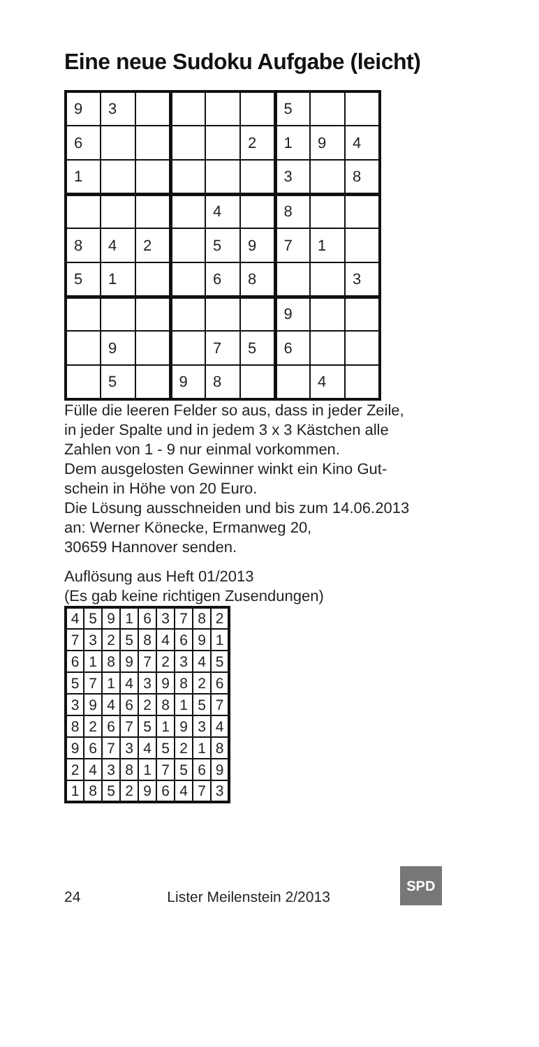Eine neue Sudoku Aufgabe (leicht)
| 9 | 3 | | | | | 5 | | |
| 6 | | | | | 2 | 1 | 9 | 4 |
| 1 | | | | | | 3 | | 8 |
| | | | | 4 | | 8 | | |
| 8 | 4 | 2 | | 5 | 9 | 7 | 1 | |
| 5 | 1 | | | 6 | 8 | | | 3 |
| | | | | | | 9 | | |
| | 9 | | | 7 | 5 | 6 | | |
| | 5 | | 9 | 8 | | | 4 | |
Fülle die leeren Felder so aus, dass in jeder Zeile,
in jeder Spalte und in jedem 3 x 3 Kästchen alle
Zahlen von 1 - 9 nur einmal vorkommen.
Dem ausgelosten Gewinner winkt ein Kino Gut-
schein in Höhe von 20 Euro.
Die Lösung ausschneiden und bis zum 14.06.2013
an: Werner Könecke, Ermanweg 20,
30659 Hannover senden.
Auflösung aus Heft 01/2013
(Es gab keine richtigen Zusendungen)
| 4 | 5 | 9 | 1 | 6 | 3 | 7 | 8 | 2 |
| 7 | 3 | 2 | 5 | 8 | 4 | 6 | 9 | 1 |
| 6 | 1 | 8 | 9 | 7 | 2 | 3 | 4 | 5 |
| 5 | 7 | 1 | 4 | 3 | 9 | 8 | 2 | 6 |
| 3 | 9 | 4 | 6 | 2 | 8 | 1 | 5 | 7 |
| 8 | 2 | 6 | 7 | 5 | 1 | 9 | 3 | 4 |
| 9 | 6 | 7 | 3 | 4 | 5 | 2 | 1 | 8 |
| 2 | 4 | 3 | 8 | 1 | 7 | 5 | 6 | 9 |
| 1 | 8 | 5 | 2 | 9 | 6 | 4 | 7 | 3 |
24 Lister Meilenstein 2/2013
SPD